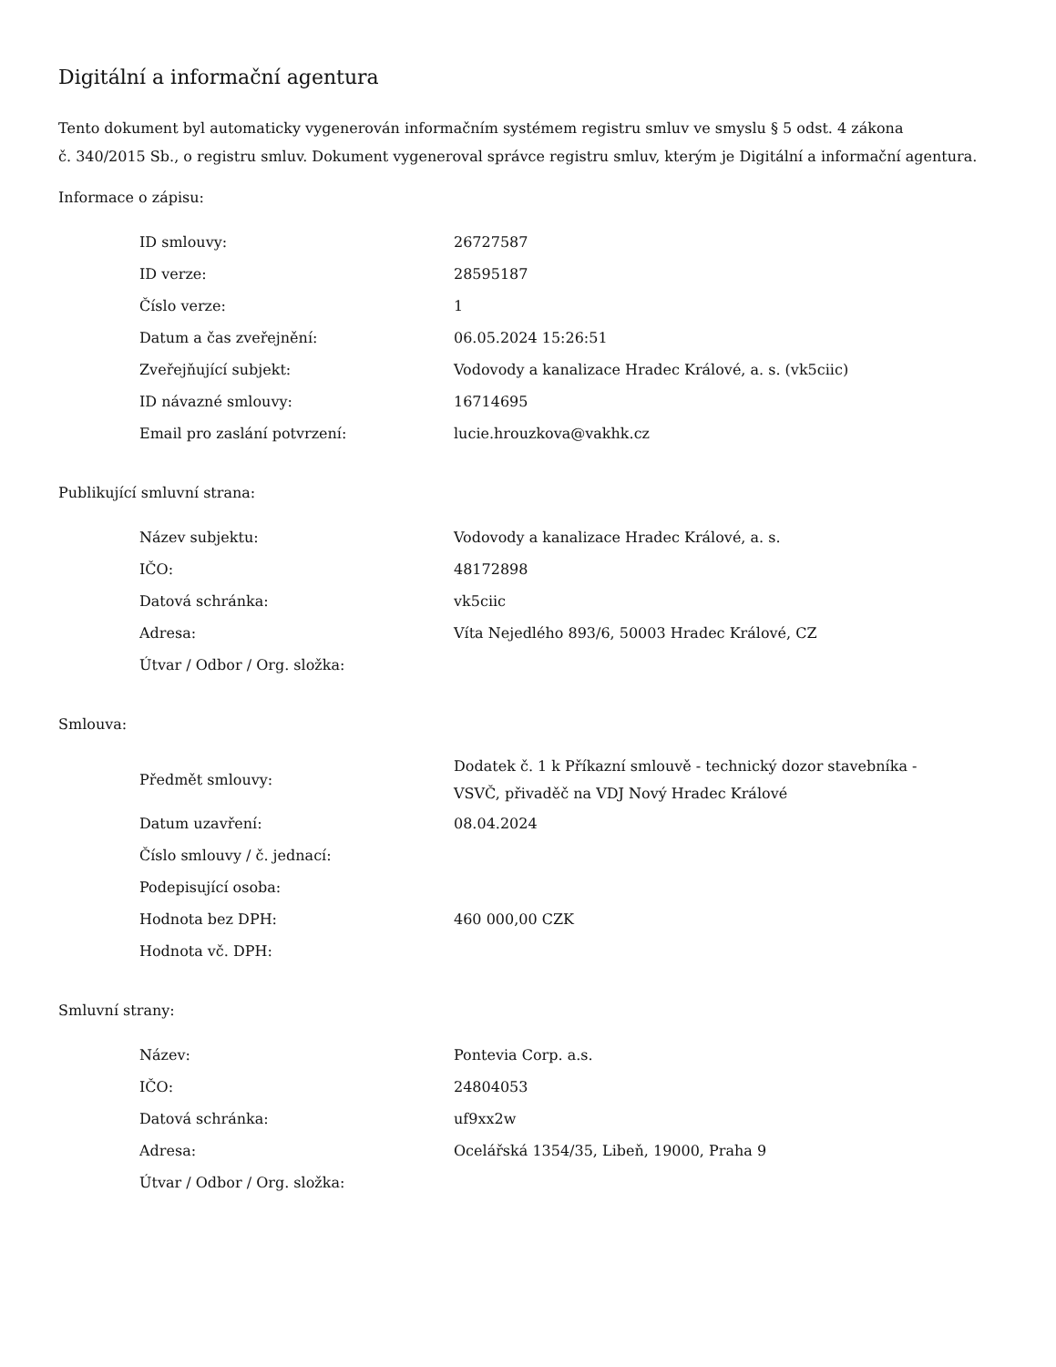Digitální a informační agentura
Tento dokument byl automaticky vygenerován informačním systémem registru smluv ve smyslu § 5 odst. 4 zákona
č. 340/2015 Sb., o registru smluv. Dokument vygeneroval správce registru smluv, kterým je Digitální a informační agentura.
Informace o zápisu:
| ID smlouvy: | 26727587 |
| ID verze: | 28595187 |
| Číslo verze: | 1 |
| Datum a čas zveřejnění: | 06.05.2024 15:26:51 |
| Zveřejňující subjekt: | Vodovody a kanalizace Hradec Králové, a. s. (vk5ciic) |
| ID návazné smlouvy: | 16714695 |
| Email pro zaslání potvrzení: | lucie.hrouzkova@vakhk.cz |
Publikující smluvní strana:
| Název subjektu: | Vodovody a kanalizace Hradec Králové, a. s. |
| IČO: | 48172898 |
| Datová schránka: | vk5ciic |
| Adresa: | Víta Nejedlého 893/6, 50003 Hradec Králové, CZ |
| Útvar / Odbor / Org. složka: | |
Smlouva:
| Předmět smlouvy: | Dodatek č. 1 k Příkazní smlouvě - technický dozor stavebníka - VSVČ, přivaděč na VDJ Nový Hradec Králové |
| Datum uzavření: | 08.04.2024 |
| Číslo smlouvy / č. jednací: | |
| Podepisující osoba: | |
| Hodnota bez DPH: | 460 000,00 CZK |
| Hodnota vč. DPH: | |
Smluvní strany:
| Název: | Pontevia Corp. a.s. |
| IČO: | 24804053 |
| Datová schránka: | uf9xx2w |
| Adresa: | Ocelářská 1354/35, Libeň, 19000, Praha 9 |
| Útvar / Odbor / Org. složka: | |